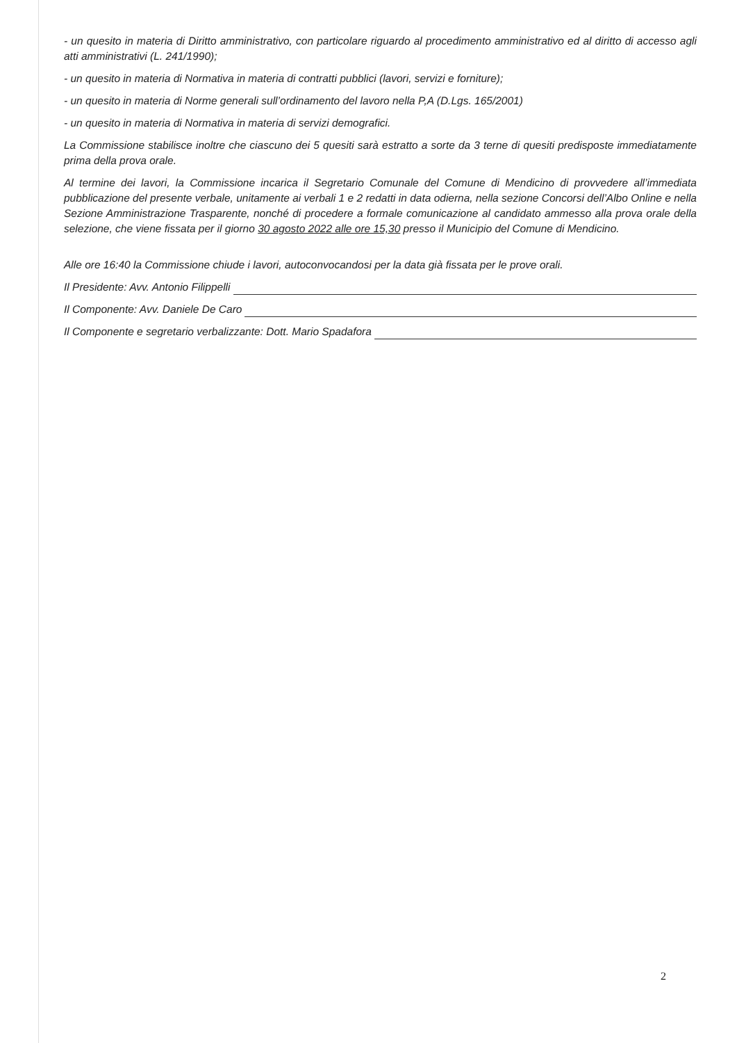- un quesito in materia di Diritto amministrativo, con particolare riguardo al procedimento amministrativo ed al diritto di accesso agli atti amministrativi (L. 241/1990);
- un quesito in materia di Normativa in materia di contratti pubblici (lavori, servizi e forniture);
- un quesito in materia di Norme generali sull’ordinamento del lavoro nella P,A (D.Lgs. 165/2001)
- un quesito in materia di Normativa in materia di servizi demografici.
La Commissione stabilisce inoltre che ciascuno dei 5 quesiti sarà estratto a sorte da 3 terne di quesiti predisposte immediatamente prima della prova orale.
Al termine dei lavori, la Commissione incarica il Segretario Comunale del Comune di Mendicino di provvedere all’immediata pubblicazione del presente verbale, unitamente ai verbali 1 e 2 redatti in data odierna, nella sezione Concorsi dell’Albo Online e nella Sezione Amministrazione Trasparente, nonché di procedere a formale comunicazione al candidato ammesso alla prova orale della selezione, che viene fissata per il giorno 30 agosto 2022 alle ore 15,30 presso il Municipio del Comune di Mendicino.
Alle ore 16:40 la Commissione chiude i lavori, autoconvocandosi per la data già fissata per le prove orali.
Il Presidente: Avv. Antonio Filippelli
Il Componente: Avv. Daniele De Caro
Il Componente e segretario verbalizzante: Dott. Mario Spadafora
2